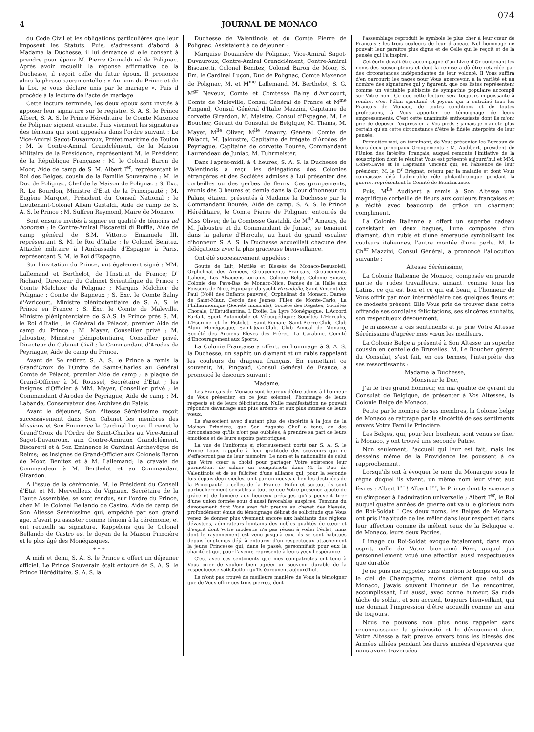074
4 JOURNAL DE MONACO
du Code Civil et les obligations particulières que leur imposent les Statuts. Puis, s'adressant d'abord à Madame la Duchesse, il lui demande si elle consent à prendre pour époux M. Pierre Grimaldi né de Polignac. Après avoir recueilli la réponse affirmative de la Duchesse, il reçoit celle du futur époux. Il prononce alors la phrase sacramentelle : « Au nom du Prince et de la Loi, je vous déclare unis par le mariage ». Puis il procède à la lecture de l'acte de mariage.
Cette lecture terminée, les deux époux sont invités à apposer leur signature sur le registre. S. A. S. le Prince Albert, S. A. S. le Prince Héréditaire, le Comte Maxence de Polignac signent ensuite. Puis viennent les signatures des témoins qui sont apposées dans l'ordre suivant : Le Vice-Amiral Sagot-Duvauroux, Préfet maritime de Toulon ; M. le Contre-Amiral Grandclément, de la Maison Militaire de la Présidence, représentant M. le Président de la République Française ; M. le Colonel Baron de Moor, Aide de camp de S. M. Albert I<sup>er</sup>, représentant le Roi des Belges, cousin de la Famille Souveraine ; M. le Duc de Polignac, Chef de la Maison de Polignac ; S. Exc. R. Le Bourdon, Ministre d'État de la Principauté ; M. Eugène Marquet, Président du Conseil National ; le Lieutenant-Colonel Alban Gastaldi, Aide de camp de S. A. S. le Prince ; M. Suffren Reymond, Maire de Monaco.
Sont ensuite invités à signer en qualité de témoins ad honorem : le Contre-Amiral Biscaretti di Ruffia, Aide de camp général de S.M. Vittorio Emanuele III, représentant S. M. le Roi d'Italie ; le Colonel Benitez, Attaché militaire à l'Ambassade d'Espagne à Paris, représentant S. M. le Roi d'Espagne.
Sur l'invitation du Prince, ont également signé : MM. Lallemand et Berthelot, de l'Institut de France; D<sup>r</sup> Richard, Directeur du Cabinet Scientifique du Prince ; Comte Melchior de Polignac ; Marquis Melchior de Polignac ; Comte de Bagneux ; S. Exc. le Comte Balny d'Avricourt, Ministre plénipotentiaire de S. A. S. le Prince en France ; S. Exc. le Comte de Maleville, Ministre plénipotentiaire de S.A.S. le Prince près S. M. le Roi d'Italie ; le Général de Pélacot, premier Aide de camp du Prince ; M. Mayer, Conseiller privé ; M. Jaloustre, Ministre plénipotentiaire, Conseiller privé, Directeur du Cabinet Civil ; le Commandant d'Arodes de Peyriague, Aide de camp du Prince.
Avant de Se retirer, S. A. S. le Prince a remis la Grand'Croix de l'Ordre de Saint-Charles au Général Comte de Pélacot, premier Aide de camp ; la plaque de Grand-Officier à M. Roussel, Secrétaire d'État ; les insignes d'Officier à MM. Mayer, Conseiller privé ; le Commandant d'Arodes de Peyriague, Aide de camp ; M. Labande, Conservateur des Archives du Palais.
Avant le déjeuner, Son Altesse Sérénissime reçoit successivement dans Son Cabinet les membres des Missions et Son Eminence le Cardinal Luçon. Il remet la Grand'Croix de l'Ordre de Saint-Charles au Vice-Amiral Sagot-Duvauroux, aux Contre-Amiraux Grandclément, Biscaretti et à Son Eminence le Cardinal Archevêque de Reims; les insignes de Grand-Officier aux Colonels Baron de Moor, Benitez et à M. Lallemand; la cravate de Commandeur à M. Berthelot et au Commandant Girardon.
A l'issue de la cérémonie, M. le Président du Conseil d'État et M. Merveilleux du Vignaux, Secrétaire de la Haute Assemblée, se sont rendus, sur l'ordre du Prince, chez M. le Colonel Bellando de Castro, Aide de camp de Son Altesse Sérénissime qui, empêché par son grand âge, n'avait pu assister comme témoin à la cérémonie, et ont recueilli sa signature. Rappelons que le Colonel Bellando de Castro est le doyen de la Maison Princière et le plus âgé des Monégasques.
* * *
A midi et demi, S. A. S. le Prince a offert un déjeuner officiel. Le Prince Souverain était entouré de S. A. S. le Prince Héréditaire, S. A. S. la
Duchesse de Valentinois et du Comte Pierre de Polignac. Assistaient à ce déjeuner :
Marquise Douairière de Polignac, Vice-Amiral Sagot-Duvauroux, Contre-Amiral Grandclément, Contre-Amiral Biscaretti, Colonel Benitez, Colonel Baron de Moor, S. Em. le Cardinal Luçon, Duc de Polignac, Comte Maxence de Polignac, M. et M<sup>me</sup> Lallemand, M. Berthelot, S. G. M<sup>gr</sup> Neveux, Comte et Comtesse Balny d'Avricourt, Comte de Maleville, Consul Général de France et M<sup>me</sup> Pingaud, Consul Général d'Italie Mazzini, Capitaine de corvette Girardon, M. Maistre, Consul d'Espagne, M. Le Boucher, Gérant du Consulat de Belgique, M. Thams, M. Mayer, M<sup>lle</sup> Oliver, M<sup>lle</sup> Amaury, Général Comte de Pélacot, M. Jaloustre, Capitaine de frégate d'Arodes de Peyriague, Capitaine de corvette Bourée, Commandant Laurendeau de Juniac, M. Fuhrmeister.
Dans l'après-midi, à 4 heures, S. A. S. la Duchesse de Valentinois a reçu les délégations des Colonies étrangères et des Sociétés admises à Lui présenter des corbeilles ou des gerbes de fleurs. Ces groupements, réunis dès 3 heures et demie dans la Cour d'honneur du Palais, étaient présentés à Madame la Duchesse par le Commandant Bourée, Aide de camp. S. A. S. le Prince Héréditaire, le Comte Pierre de Polignac, entourés de Miss Oliver, de la Comtesse Gastaldi, de M<sup>lle</sup> Amaury, de M. Jaloustre et du Commandant de Juniac, se tenaient dans la galerie d'Hercule, au haut du grand escalier d'honneur. S. A. S. la Duchesse accueillait chacune des délégations avec la plus gracieuse bienveillance.
Ont été successivement appelées :
Goutte de Lait, Mutilés et Blessés de Monaco-Beausoleil, Orphelinat des Armées, Groupements Français, Groupements Italiens, Les Alsaciens-Lorrains, Colonie Belge, Colonie Suisse, Colonie des Pays-Bas de Monaco-Nice, Dames de la Halle aux Poissons de Nice, Equipage du yacht Hirondelle, Saint-Vincent-de-Paul (Noël des Enfants pauvres), Orphelinat de Monaco, Dames de Saint-Maur, Cercle des Jeunes Filles de Monte-Carlo, La Philharmonique (Société musicale), Société des Régates; Sociétés Chorale, L'Estudiantina, L'Etoile, La Lyre Monégasque, L'Accord Parfait, Sport Automobile et Vélocipédique; Sociétés L'Herculis, L'Escrime et le Pistolet, Saint-Roman; Saint-Pierre-Club, Club Alpin Monégasque, Saint-Jean-Club, Club Amical de Monaco, Société des Anciens Elèves des Frères, La Carabine, Comité d'Encouragement aux Sports.
La Colonie Française a offert, en hommage à S. A. S. la Duchesse, un saphir, un diamant et un rubis rappelant les couleurs du drapeau français. En remettant ce souvenir, M. Pingaud, Consul Général de France, a prononcé le discours suivant :
Madame,
Les Français de Monaco sont heureux d'être admis à l'honneur de Vous présenter, en ce jour solennel, l'hommage de leurs respects et de leurs félicitations. Nulle manifestation ne pouvait répondre davantage aux plus ardents et aux plus intimes de leurs vœux.
Ils s'associent avec d'autant plus de sincérité à la joie de la Maison Princière, que Son Auguste Chef a tenu, en des circonstances qu'ils n'ont pas oubliées, à prendre sa part de leurs émotions et de leurs espoirs patriotiques.
La vue de l'uniforme si glorieusement porté par S. A. S. le Prince Louis rappelle à leur gratitude des souvenirs qui ne s'effaceront pas de leur mémoire. Le nom et la nationalité de celui que Votre cœur a choisi pour partager Votre existence leur permettent de saluer un compatriote dans M. le Duc de Valentinois et de se féliciter d'une alliance qui, pour la seconde fois depuis deux siècles, unit par un nouveau lien les destinées de la Principauté à celles de la France. Enfin et surtout ils sont particulièrement sensibles à tout ce que Votre présence ajoute de grâce et de lumière aux heureux présages qu'ils peuvent tirer d'une union formée sous d'aussi favorables auspices. Témoins du dévouement dont Vous avez fait preuve au chevet des blessés, profondément émus du témoignage délicat de sollicitude que Vous venez de donner plus vivement encore aux habitants des régions dévastées, admirateurs lointains des nobles qualités de cœur et d'esprit dont Votre modestie n'a pas réussi à voiler l'éclat, mais dont le rayonnement est venu jusqu'à eux, ils se sont habitués depuis longtemps déjà à entourer d'un respectueux attachement la jeune Princesse qui, dans le passé, personnifiait pour eux la charité et qui, pour l'avenir, représente à leurs yeux l'espérance.
C'est avec ces sentiments que mes compatriotes ont tenu à Vous prier de vouloir bien agréer un souvenir durable de la respectueuse satisfaction qu'ils éprouvent aujourd'hui.
Ils n'ont pas trouvé de meilleure manière de Vous la témoigner que de Vous offrir ces trois pierres, dont
l'assemblage reproduit le symbole le plus cher à leur cœur de Français : les trois couleurs de leur drapeau. Nul hommage ne pouvait leur paraître plus digne et de Celle qui le reçoit et de la pensée qui l'a inspiré.
Cet écrin devait être accompagné d'un Livre d'Or contenant les noms des souscripteurs et dont la remise a dû être retardée par des circonstances indépendantes de leur volonté. Il Vous suffira d'en parcourir les pages pour Vous apercevoir, à la variété et au nombre des signatures qui y figurent, que ces listes représentent comme un véritable plébiscite de sympathie populaire accompli sur Votre nom. Ce que cette lecture sera toujours impuissante à rendre, c'est l'élan spontané et joyeux qui a entraîné tous les Français de Monaco, de toutes conditions et de toutes professions, à Vous apporter ce témoignage de leurs empressements. C'est cette unanimité enthousiaste dont ils m'ont prié de déposer l'expression à Vos pieds : jamais je n'ai été plus certain qu'en cette circonstance d'être le fidèle interprète de leur pensée.
Permettez-moi, en terminant, de Vous présenter les Bureaux de leurs deux principaux Groupements : M. Audibert, président de l'Union des Intérêts Français, auquel remonte l'initiative de la souscription dont le résultat Vous est présenté aujourd'hui et MM. Cohet-Lavie et le Capitaine Vincent qui, en l'absence de leur président, M. le D<sup>r</sup> Brégnat, retenu par la maladie et dont Vous connaissez déjà l'admirable rôle philanthropique pendant la guerre, représentent le Comité de Bienfaisance.
Puis, M<sup>lle</sup> Audibert a remis à Son Altesse une magnifique corbeille de fleurs aux couleurs françaises et a récité avec beaucoup de grâce un charmant compliment.
La Colonie Italienne a offert un superbe cadeau consistant en deux bagues, l'une composée d'un diamant, d'un rubis et d'une émeraude symbolisant les couleurs italiennes, l'autre montée d'une perle. M. le Ch<sup>er</sup> Mazzini, Consul Général, a prononcé l'allocution suivante :
Altesse Sérénissime,
La Colonie Italienne de Monaco, composée en grande partie de rudes travailleurs, aimant, comme tous les Latins, ce qui est bon et ce qui est beau, a l'honneur de Vous offrir par mon intermédiaire ces quelques fleurs et ce modeste présent. Elle Vous prie de trouver dans cette offrande ses cordiales félicitations, ses sincères souhaits, son respectueux dévouement.
Je m'associe à ces sentiments et je prie Votre Altesse Sérénissime d'agréer mes vœux les meilleurs.
La Colonie Belge a présenté à Son Altesse un superbe coussin en dentelle de Bruxelles. M. Le Boucher, gérant du Consulat, s'est fait, en ces termes, l'interprète des ses ressortissants :
Madame la Duchesse,
Monsieur le Duc,
J'ai le très grand honneur, en ma qualité de gérant du Consulat de Belgique, de présenter à Vos Altesses, la Colonie Belge de Monaco.
Petite par le nombre de ses membres, la Colonie belge de Monaco se rattrape par la sincérité de ses sentiments envers Votre Famille Princière.
Les Belges, qui, pour leur bonheur, sont venus se fixer à Monaco, y ont trouvé une seconde Patrie.
Non seulement, l'accueil qui leur est fait, mais les desseins même de la Providence les poussent à ce rapprochement.
Lorsqu'ils ont à évoquer le nom du Monarque sous le règne duquel ils vivent, un même nom leur vient aux lèvres : Albert I<sup>er</sup> ! Albert I<sup>er</sup>, le Prince dont la science a su s'imposer à l'admiration universelle ; Albert I<sup>er</sup>, le Roi auquel quatre années de guerre ont valu le glorieux nom de Roi-Soldat ! Ces deux noms, les Belges de Monaco ont pris l'habitude de les mêler dans leur respect et dans leur affection comme ils mêlent ceux de la Belgique et de Monaco, leurs deux Patries.
L'image du Roi-Soldat évoque fatalement, dans mon esprit, celle de Votre bien-aimé Père, auquel j'ai personnellement voué une affection aussi respectueuse que durable.
Je ne puis me rappeler sans émotion le temps où, sous le ciel de Champagne, moins clément que celui de Monaco, j'avais souvent l'honneur de Le rencontrer, accomplissant, Lui aussi, avec bonne humeur, Sa rude tâche de soldat, et son accueil, toujours bienveillant, qui me donnait l'impression d'être accueilli comme un ami de toujours.
Nous ne pouvons non plus nous rappeler sans reconnaissance la générosité et le dévouement dont Votre Altesse a fait preuve envers tous les blessés des Armées alliées pendant les dures années d'épreuves que nous avons traversées.